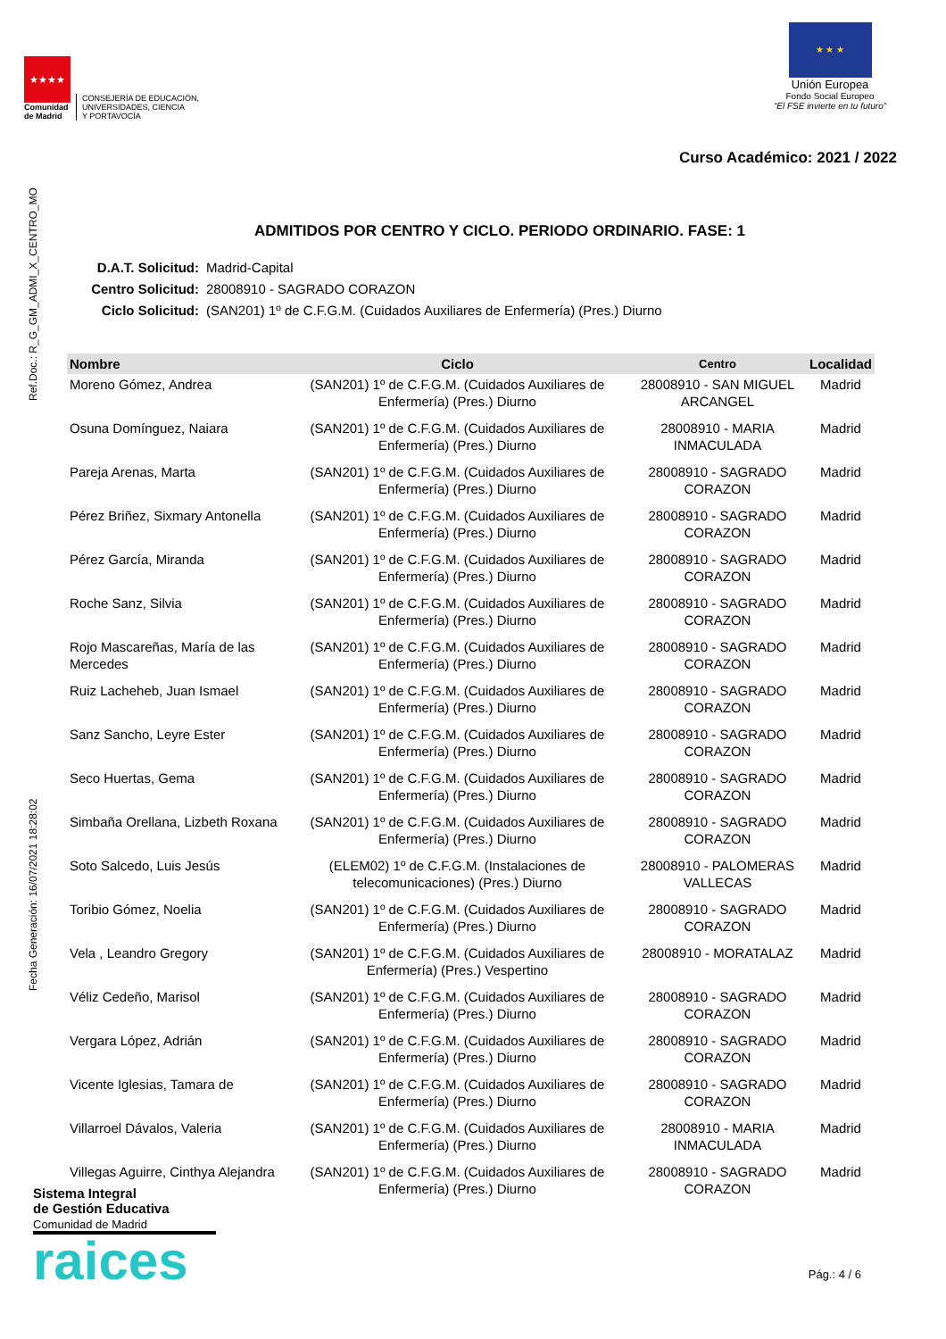★★★★
Comunidad
de Madrid
CONSEJERÍA DE EDUCACIÓN,
UNIVERSIDADES, CIENCIA
Y PORTAVOCÍA
★ ★ ★
Unión Europea
Fondo Social Europeo
“El FSE invierte en tu futuro”
Curso Académico: 2021 / 2022
Fecha Generación: 16/07/2021 18:28:02 Ref.Doc.: R_G_GM_ADMI_X_CENTRO_MO
ADMITIDOS POR CENTRO Y CICLO. PERIODO ORDINARIO. FASE: 1
D.A.T. Solicitud: Madrid-Capital
Centro Solicitud: 28008910 - SAGRADO CORAZON
Ciclo Solicitud: (SAN201) 1º de C.F.G.M. (Cuidados Auxiliares de Enfermería) (Pres.) Diurno
| Nombre | Ciclo | Centro | Localidad |
| --- | --- | --- | --- |
| Moreno Gómez, Andrea | (SAN201) 1º de C.F.G.M. (Cuidados Auxiliares de Enfermería) (Pres.) Diurno | 28008910 - SAN MIGUEL ARCANGEL | Madrid |
| Osuna Domínguez, Naiara | (SAN201) 1º de C.F.G.M. (Cuidados Auxiliares de Enfermería) (Pres.) Diurno | 28008910 - MARIA INMACULADA | Madrid |
| Pareja Arenas, Marta | (SAN201) 1º de C.F.G.M. (Cuidados Auxiliares de Enfermería) (Pres.) Diurno | 28008910 - SAGRADO CORAZON | Madrid |
| Pérez Briñez, Sixmary Antonella | (SAN201) 1º de C.F.G.M. (Cuidados Auxiliares de Enfermería) (Pres.) Diurno | 28008910 - SAGRADO CORAZON | Madrid |
| Pérez García, Miranda | (SAN201) 1º de C.F.G.M. (Cuidados Auxiliares de Enfermería) (Pres.) Diurno | 28008910 - SAGRADO CORAZON | Madrid |
| Roche Sanz, Silvia | (SAN201) 1º de C.F.G.M. (Cuidados Auxiliares de Enfermería) (Pres.) Diurno | 28008910 - SAGRADO CORAZON | Madrid |
| Rojo Mascareñas, María de las Mercedes | (SAN201) 1º de C.F.G.M. (Cuidados Auxiliares de Enfermería) (Pres.) Diurno | 28008910 - SAGRADO CORAZON | Madrid |
| Ruiz Lacheheb, Juan Ismael | (SAN201) 1º de C.F.G.M. (Cuidados Auxiliares de Enfermería) (Pres.) Diurno | 28008910 - SAGRADO CORAZON | Madrid |
| Sanz Sancho, Leyre Ester | (SAN201) 1º de C.F.G.M. (Cuidados Auxiliares de Enfermería) (Pres.) Diurno | 28008910 - SAGRADO CORAZON | Madrid |
| Seco Huertas, Gema | (SAN201) 1º de C.F.G.M. (Cuidados Auxiliares de Enfermería) (Pres.) Diurno | 28008910 - SAGRADO CORAZON | Madrid |
| Simbaña Orellana, Lizbeth Roxana | (SAN201) 1º de C.F.G.M. (Cuidados Auxiliares de Enfermería) (Pres.) Diurno | 28008910 - SAGRADO CORAZON | Madrid |
| Soto Salcedo, Luis Jesús | (ELEM02) 1º de C.F.G.M. (Instalaciones de telecomunicaciones) (Pres.) Diurno | 28008910 - PALOMERAS VALLECAS | Madrid |
| Toribio Gómez, Noelia | (SAN201) 1º de C.F.G.M. (Cuidados Auxiliares de Enfermería) (Pres.) Diurno | 28008910 - SAGRADO CORAZON | Madrid |
| Vela , Leandro Gregory | (SAN201) 1º de C.F.G.M. (Cuidados Auxiliares de Enfermería) (Pres.) Vespertino | 28008910 - MORATALAZ | Madrid |
| Véliz Cedeño, Marisol | (SAN201) 1º de C.F.G.M. (Cuidados Auxiliares de Enfermería) (Pres.) Diurno | 28008910 - SAGRADO CORAZON | Madrid |
| Vergara López, Adrián | (SAN201) 1º de C.F.G.M. (Cuidados Auxiliares de Enfermería) (Pres.) Diurno | 28008910 - SAGRADO CORAZON | Madrid |
| Vicente Iglesias, Tamara de | (SAN201) 1º de C.F.G.M. (Cuidados Auxiliares de Enfermería) (Pres.) Diurno | 28008910 - SAGRADO CORAZON | Madrid |
| Villarroel Dávalos, Valeria | (SAN201) 1º de C.F.G.M. (Cuidados Auxiliares de Enfermería) (Pres.) Diurno | 28008910 - MARIA INMACULADA | Madrid |
| Villegas Aguirre, Cinthya Alejandra | (SAN201) 1º de C.F.G.M. (Cuidados Auxiliares de Enfermería) (Pres.) Diurno | 28008910 - SAGRADO CORAZON | Madrid |
Sistema Integral
de Gestión Educativa
Comunidad de Madrid
raices
Pág.: 4 / 6